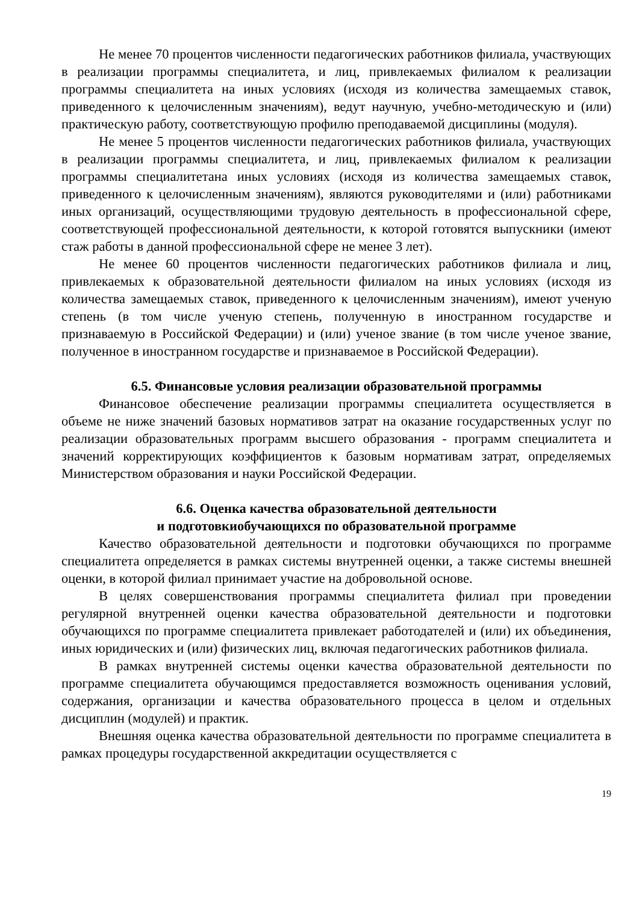Не менее 70 процентов численности педагогических работников филиала, участвующих в реализации программы специалитета, и лиц, привлекаемых филиалом к реализации программы специалитета на иных условиях (исходя из количества замещаемых ставок, приведенного к целочисленным значениям), ведут научную, учебно-методическую и (или) практическую работу, соответствующую профилю преподаваемой дисциплины (модуля).
Не менее 5 процентов численности педагогических работников филиала, участвующих в реализации программы специалитета, и лиц, привлекаемых филиалом к реализации программы специалитетана иных условиях (исходя из количества замещаемых ставок, приведенного к целочисленным значениям), являются руководителями и (или) работниками иных организаций, осуществляющими трудовую деятельность в профессиональной сфере, соответствующей профессиональной деятельности, к которой готовятся выпускники (имеют стаж работы в данной профессиональной сфере не менее 3 лет).
Не менее 60 процентов численности педагогических работников филиала и лиц, привлекаемых к образовательной деятельности филиалом на иных условиях (исходя из количества замещаемых ставок, приведенного к целочисленным значениям), имеют ученую степень (в том числе ученую степень, полученную в иностранном государстве и признаваемую в Российской Федерации) и (или) ученое звание (в том числе ученое звание, полученное в иностранном государстве и признаваемое в Российской Федерации).
6.5. Финансовые условия реализации образовательной программы
Финансовое обеспечение реализации программы специалитета осуществляется в объеме не ниже значений базовых нормативов затрат на оказание государственных услуг по реализации образовательных программ высшего образования - программ специалитета и значений корректирующих коэффициентов к базовым нормативам затрат, определяемых Министерством образования и науки Российской Федерации.
6.6. Оценка качества образовательной деятельности
и подготовкиобучающихся по образовательной программе
Качество образовательной деятельности и подготовки обучающихся по программе специалитета определяется в рамках системы внутренней оценки, а также системы внешней оценки, в которой филиал принимает участие на добровольной основе.
В целях совершенствования программы специалитета филиал при проведении регулярной внутренней оценки качества образовательной деятельности и подготовки обучающихся по программе специалитета привлекает работодателей и (или) их объединения, иных юридических и (или) физических лиц, включая педагогических работников филиала.
В рамках внутренней системы оценки качества образовательной деятельности по программе специалитета обучающимся предоставляется возможность оценивания условий, содержания, организации и качества образовательного процесса в целом и отдельных дисциплин (модулей) и практик.
Внешняя оценка качества образовательной деятельности по программе специалитета в рамках процедуры государственной аккредитации осуществляется с
19